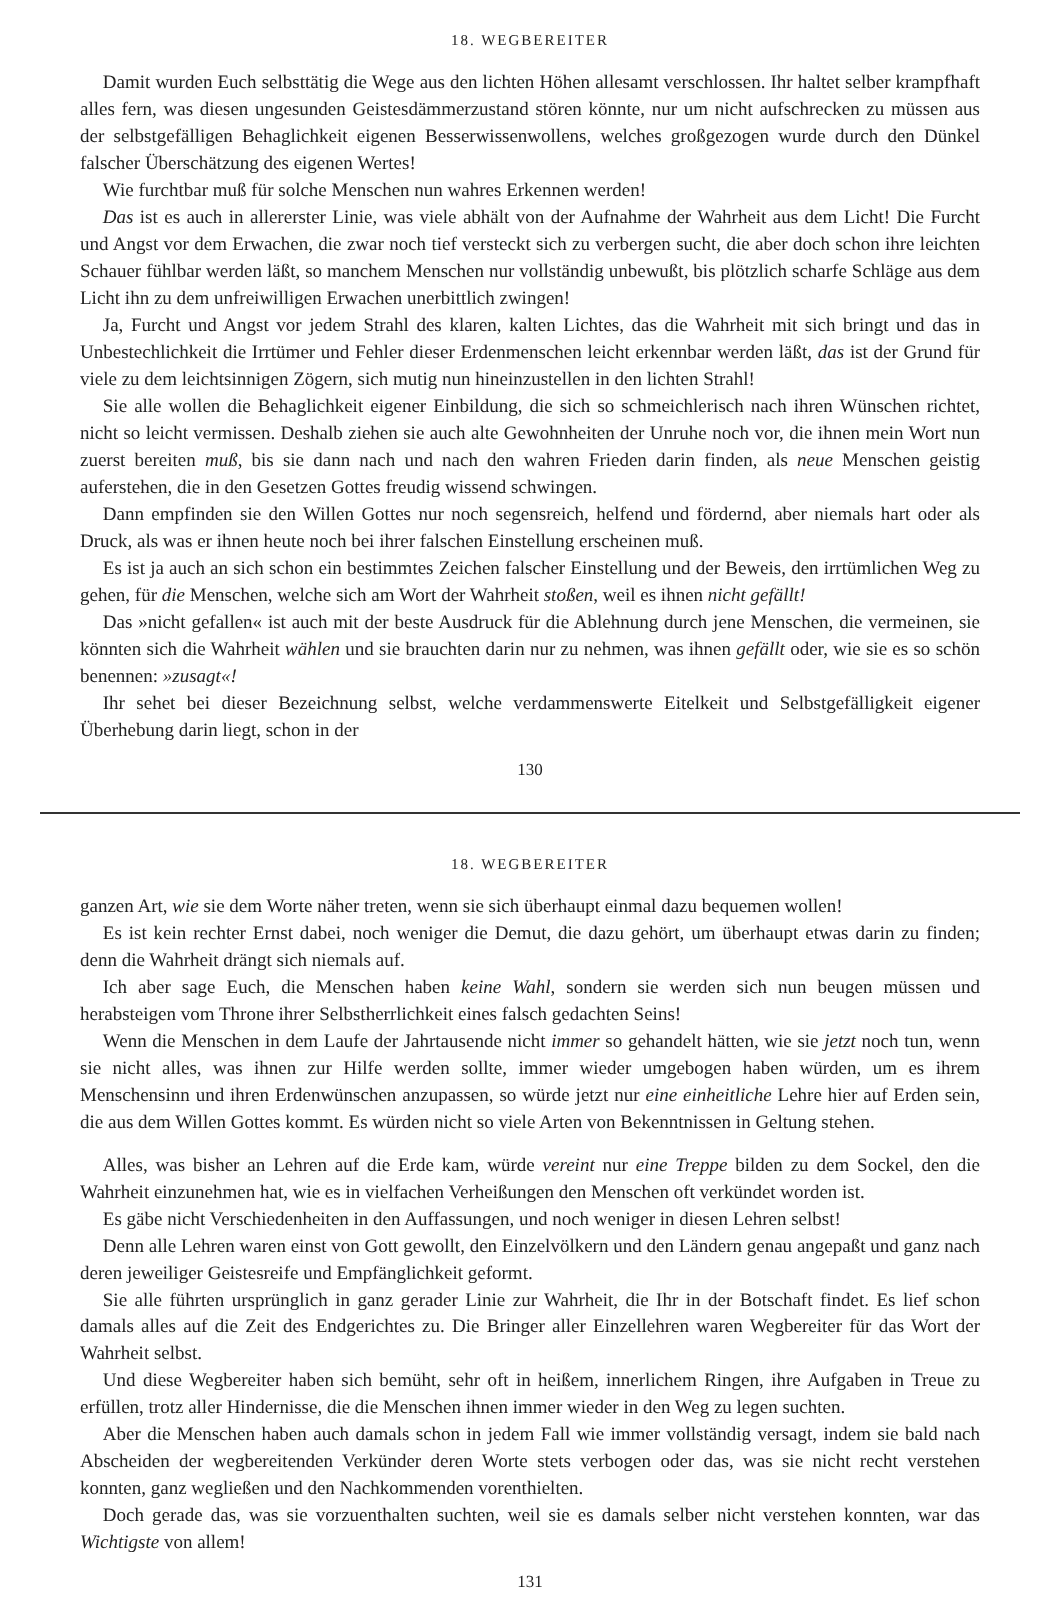18. WEGBEREITER
Damit wurden Euch selbsttätig die Wege aus den lichten Höhen allesamt verschlossen. Ihr haltet selber krampfhaft alles fern, was diesen ungesunden Geistesdämmerzustand stören könnte, nur um nicht aufschrecken zu müssen aus der selbstgefälligen Behaglichkeit eigenen Besserwissenwollens, welches großgezogen wurde durch den Dünkel falscher Überschätzung des eigenen Wertes!
Wie furchtbar muß für solche Menschen nun wahres Erkennen werden!
Das ist es auch in allererster Linie, was viele abhält von der Aufnahme der Wahrheit aus dem Licht! Die Furcht und Angst vor dem Erwachen, die zwar noch tief versteckt sich zu verbergen sucht, die aber doch schon ihre leichten Schauer fühlbar werden läßt, so manchem Menschen nur vollständig unbewußt, bis plötzlich scharfe Schläge aus dem Licht ihn zu dem unfreiwilligen Erwachen unerbittlich zwingen!
Ja, Furcht und Angst vor jedem Strahl des klaren, kalten Lichtes, das die Wahrheit mit sich bringt und das in Unbestechlichkeit die Irrtümer und Fehler dieser Erdenmenschen leicht erkennbar werden läßt, das ist der Grund für viele zu dem leichtsinnigen Zögern, sich mutig nun hineinzustellen in den lichten Strahl!
Sie alle wollen die Behaglichkeit eigener Einbildung, die sich so schmeichlerisch nach ihren Wünschen richtet, nicht so leicht vermissen. Deshalb ziehen sie auch alte Gewohnheiten der Unruhe noch vor, die ihnen mein Wort nun zuerst bereiten muß, bis sie dann nach und nach den wahren Frieden darin finden, als neue Menschen geistig auferstehen, die in den Gesetzen Gottes freudig wissend schwingen.
Dann empfinden sie den Willen Gottes nur noch segensreich, helfend und fördernd, aber niemals hart oder als Druck, als was er ihnen heute noch bei ihrer falschen Einstellung erscheinen muß.
Es ist ja auch an sich schon ein bestimmtes Zeichen falscher Einstellung und der Beweis, den irrtümlichen Weg zu gehen, für die Menschen, welche sich am Wort der Wahrheit stoßen, weil es ihnen nicht gefällt!
Das »nicht gefallen« ist auch mit der beste Ausdruck für die Ablehnung durch jene Menschen, die vermeinen, sie könnten sich die Wahrheit wählen und sie brauchten darin nur zu nehmen, was ihnen gefällt oder, wie sie es so schön benennen: »zusagt«!
Ihr sehet bei dieser Bezeichnung selbst, welche verdammenswerte Eitelkeit und Selbstgefälligkeit eigener Überhebung darin liegt, schon in der
130
18. WEGBEREITER
ganzen Art, wie sie dem Worte näher treten, wenn sie sich überhaupt einmal dazu bequemen wollen!
Es ist kein rechter Ernst dabei, noch weniger die Demut, die dazu gehört, um überhaupt etwas darin zu finden; denn die Wahrheit drängt sich niemals auf.
Ich aber sage Euch, die Menschen haben keine Wahl, sondern sie werden sich nun beugen müssen und herabsteigen vom Throne ihrer Selbstherrlichkeit eines falsch gedachten Seins!
Wenn die Menschen in dem Laufe der Jahrtausende nicht immer so gehandelt hätten, wie sie jetzt noch tun, wenn sie nicht alles, was ihnen zur Hilfe werden sollte, immer wieder umgebogen haben würden, um es ihrem Menschensinn und ihren Erdenwünschen anzupassen, so würde jetzt nur eine einheitliche Lehre hier auf Erden sein, die aus dem Willen Gottes kommt. Es würden nicht so viele Arten von Bekenntnissen in Geltung stehen.
Alles, was bisher an Lehren auf die Erde kam, würde vereint nur eine Treppe bilden zu dem Sockel, den die Wahrheit einzunehmen hat, wie es in vielfachen Verheißungen den Menschen oft verkündet worden ist.
Es gäbe nicht Verschiedenheiten in den Auffassungen, und noch weniger in diesen Lehren selbst!
Denn alle Lehren waren einst von Gott gewollt, den Einzelvölkern und den Ländern genau angepaßt und ganz nach deren jeweiliger Geistesreife und Empfänglichkeit geformt.
Sie alle führten ursprünglich in ganz gerader Linie zur Wahrheit, die Ihr in der Botschaft findet. Es lief schon damals alles auf die Zeit des Endgerichtes zu. Die Bringer aller Einzellehren waren Wegbereiter für das Wort der Wahrheit selbst.
Und diese Wegbereiter haben sich bemüht, sehr oft in heißem, innerlichem Ringen, ihre Aufgaben in Treue zu erfüllen, trotz aller Hindernisse, die die Menschen ihnen immer wieder in den Weg zu legen suchten.
Aber die Menschen haben auch damals schon in jedem Fall wie immer vollständig versagt, indem sie bald nach Abscheiden der wegbereitenden Verkünder deren Worte stets verbogen oder das, was sie nicht recht verstehen konnten, ganz wegließen und den Nachkommenden vorenthielten.
Doch gerade das, was sie vorzuenthalten suchten, weil sie es damals selber nicht verstehen konnten, war das Wichtigste von allem!
131